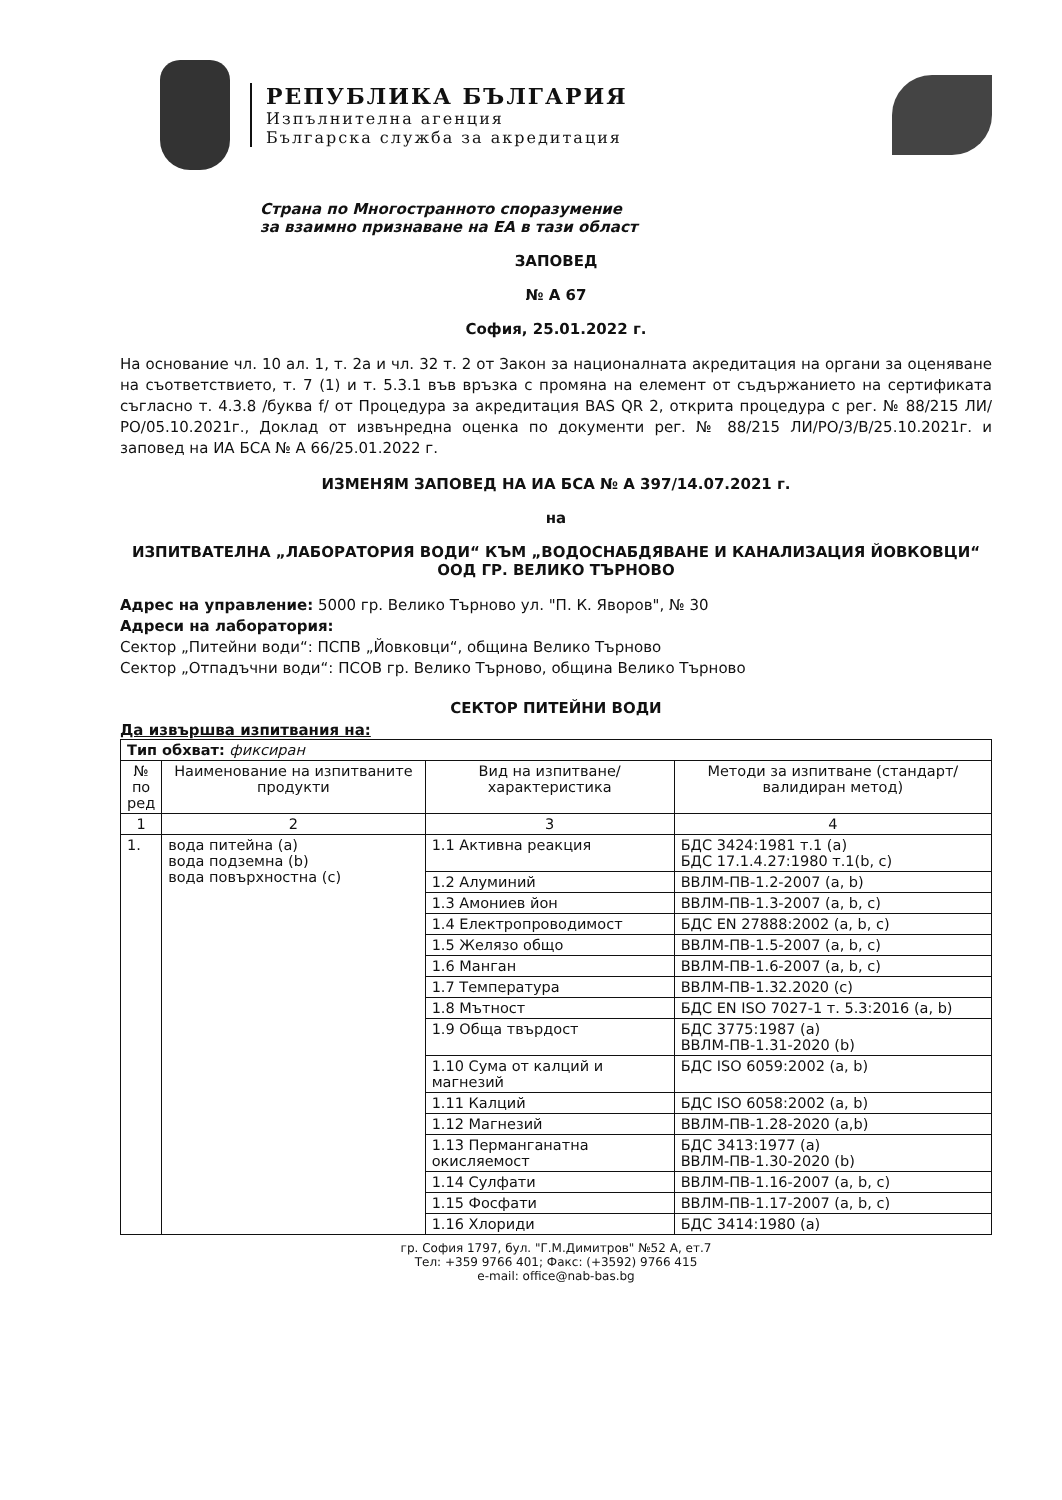РЕПУБЛИКА БЪЛГАРИЯ
Изпълнителна агенция
Българска служба за акредитация
Страна по Многостранното споразумение
за взаимно признаване на ЕА в тази област
ЗАПОВЕД
№ А 67
София, 25.01.2022 г.
На основание чл. 10 ал. 1, т. 2а и чл. 32 т. 2 от Закон за националната акредитация на органи за оценяване на съответствието, т. 7 (1) и т. 5.3.1 във връзка с промяна на елемент от съдържанието на сертификата съгласно т. 4.3.8 /буква f/ от Процедура за акредитация BAS QR 2, открита процедура с рег. № 88/215 ЛИ/РО/05.10.2021г., Доклад от извънредна оценка по документи рег. № 88/215 ЛИ/РО/3/В/25.10.2021г. и заповед на ИА БСА № А 66/25.01.2022 г.
ИЗМЕНЯМ ЗАПОВЕД НА ИА БСА № А 397/14.07.2021 г.
на
ИЗПИТВАТЕЛНА „ЛАБОРАТОРИЯ ВОДИ“ КЪМ „ВОДОСНАБДЯВАНЕ И КАНАЛИЗАЦИЯ ЙОВКОВЦИ“ ООД ГР. ВЕЛИКО ТЪРНОВО
Адрес на управление: 5000 гр. Велико Търново ул. "П. К. Яворов", № 30
Адреси на лаборатория:
Сектор „Питейни води“: ПСПВ „Йовковци“, община Велико Търново
Сектор „Отпадъчни води“: ПСОВ гр. Велико Търново, община Велико Търново
СЕКТОР ПИТЕЙНИ ВОДИ
Да извършва изпитвания на:
| Тип обхват: фиксиран | | | |
| № по ред | Наименование на изпитваните продукти | Вид на изпитване/ характеристика | Методи за изпитване (стандарт/ валидиран метод) |
| 1 | 2 | 3 | 4 |
| 1. | вода питейна (а) вода подземна (b) вода повърхностна (c) | 1.1 Активна реакция | БДС 3424:1981 т.1 (а) БДС 17.1.4.27:1980 т.1(b, c) |
| | | 1.2 Алуминий | ВВЛМ-ПВ-1.2-2007 (a, b) |
| | | 1.3 Амониев йон | ВВЛМ-ПВ-1.3-2007 (a, b, c) |
| | | 1.4 Електропроводимост | БДС EN 27888:2002 (a, b, c) |
| | | 1.5 Желязо общо | ВВЛМ-ПВ-1.5-2007 (a, b, c) |
| | | 1.6 Манган | ВВЛМ-ПВ-1.6-2007 (a, b, c) |
| | | 1.7 Температура | ВВЛМ-ПВ-1.32.2020 (c) |
| | | 1.8 Мътност | БДС EN ISO 7027-1 т. 5.3:2016 (a, b) |
| | | 1.9 Обща твърдост | БДС 3775:1987 (a) ВВЛМ-ПВ-1.31-2020 (b) |
| | | 1.10 Сума от калций и магнезий | БДС ISO 6059:2002 (a, b) |
| | | 1.11 Калций | БДС ISO 6058:2002 (a, b) |
| | | 1.12 Магнезий | ВВЛМ-ПВ-1.28-2020 (a,b) |
| | | 1.13 Перманганатна окисляемост | БДС 3413:1977 (a) ВВЛМ-ПВ-1.30-2020 (b) |
| | | 1.14 Сулфати | ВВЛМ-ПВ-1.16-2007 (a, b, c) |
| | | 1.15 Фосфати | ВВЛМ-ПВ-1.17-2007 (a, b, c) |
| | | 1.16 Хлориди | БДС 3414:1980 (a) |
гр. София 1797, бул. "Г.М.Димитров" №52 А, ет.7
Тел: +359 9766 401; Факс: (+3592) 9766 415
e-mail: office@nab-bas.bg